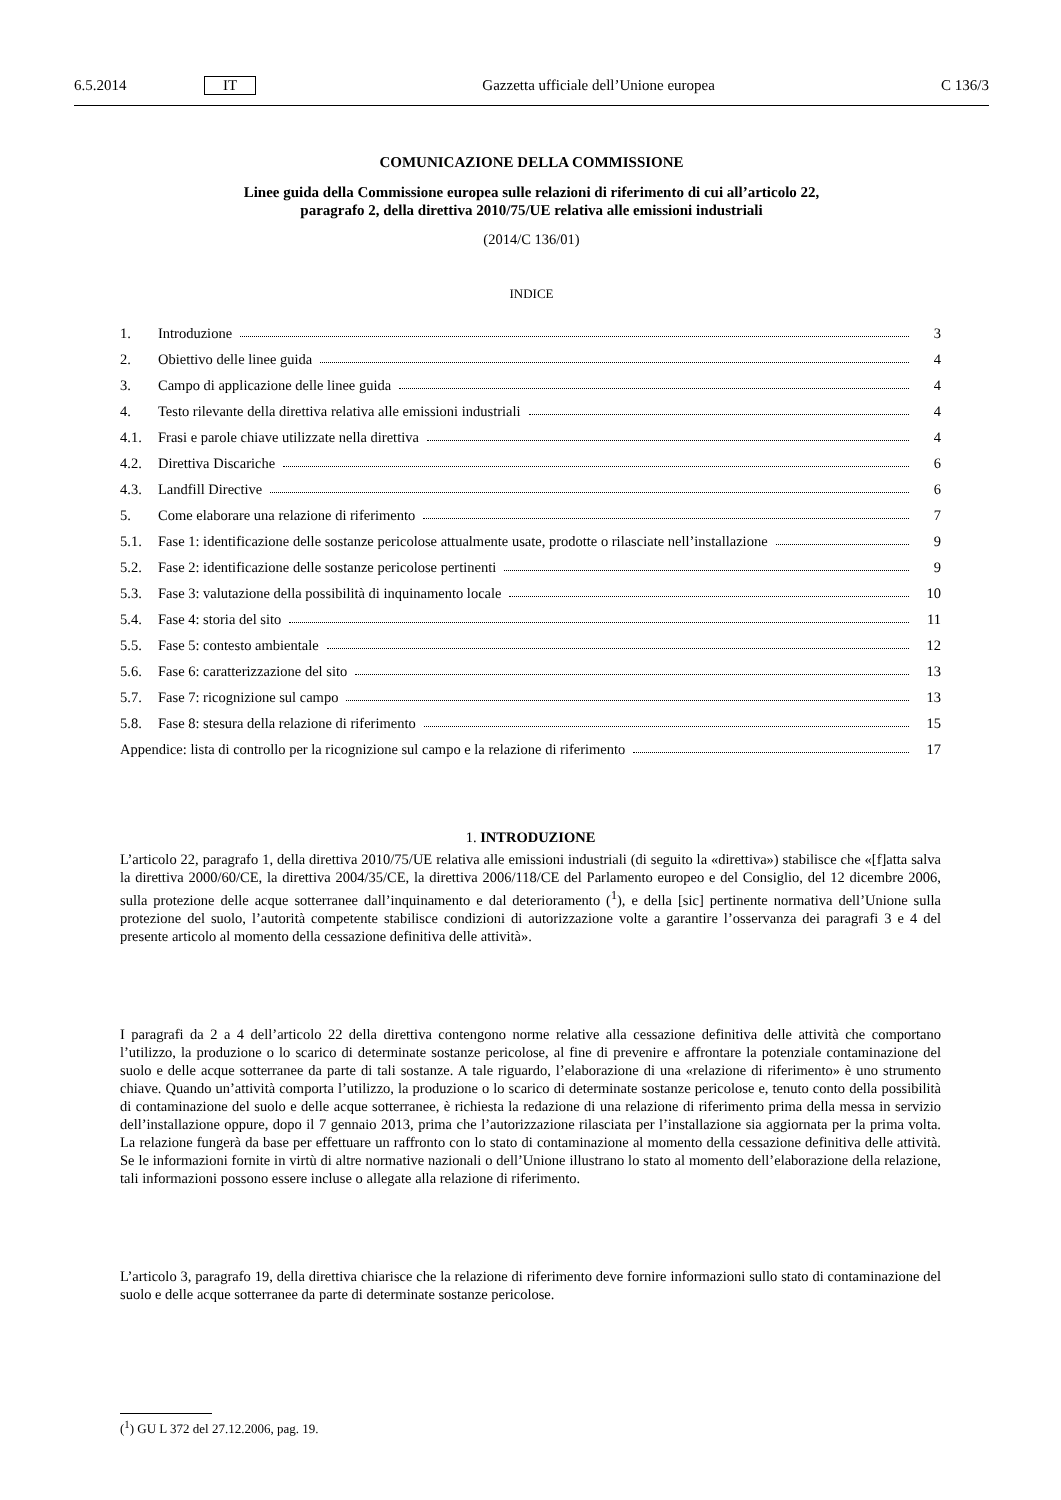6.5.2014 IT Gazzetta ufficiale dell’Unione europea C 136/3
COMUNICAZIONE DELLA COMMISSIONE
Linee guida della Commissione europea sulle relazioni di riferimento di cui all’articolo 22,
paragrafo 2, della direttiva 2010/75/UE relativa alle emissioni industriali
(2014/C 136/01)
INDICE
1. Introduzione 3
2. Obiettivo delle linee guida 4
3. Campo di applicazione delle linee guida 4
4. Testo rilevante della direttiva relativa alle emissioni industriali 4
4.1. Frasi e parole chiave utilizzate nella direttiva 4
4.2. Direttiva Discariche 6
4.3. Landfill Directive 6
5. Come elaborare una relazione di riferimento 7
5.1. Fase 1: identificazione delle sostanze pericolose attualmente usate, prodotte o rilasciate nell’installazione 9
5.2. Fase 2: identificazione delle sostanze pericolose pertinenti 9
5.3. Fase 3: valutazione della possibilità di inquinamento locale 10
5.4. Fase 4: storia del sito 11
5.5. Fase 5: contesto ambientale 12
5.6. Fase 6: caratterizzazione del sito 13
5.7. Fase 7: ricognizione sul campo 13
5.8. Fase 8: stesura della relazione di riferimento 15
Appendice: lista di controllo per la ricognizione sul campo e la relazione di riferimento 17
1. INTRODUZIONE
L’articolo 22, paragrafo 1, della direttiva 2010/75/UE relativa alle emissioni industriali (di seguito la «direttiva») stabilisce che «[f]atta salva la direttiva 2000/60/CE, la direttiva 2004/35/CE, la direttiva 2006/118/CE del Parlamento europeo e del Consiglio, del 12 dicembre 2006, sulla protezione delle acque sotterranee dall’inquinamento e dal deterioramento (<sup>1</sup>), e della [sic] pertinente normativa dell’Unione sulla protezione del suolo, l’autorità competente stabilisce condizioni di autorizzazione volte a garantire l’osservanza dei paragrafi 3 e 4 del presente articolo al momento della cessazione definitiva delle attività».
I paragrafi da 2 a 4 dell’articolo 22 della direttiva contengono norme relative alla cessazione definitiva delle attività che comportano l’utilizzo, la produzione o lo scarico di determinate sostanze pericolose, al fine di prevenire e affrontare la potenziale contaminazione del suolo e delle acque sotterranee da parte di tali sostanze. A tale riguardo, l’elaborazione di una «relazione di riferimento» è uno strumento chiave. Quando un’attività comporta l’utilizzo, la produzione o lo scarico di determinate sostanze pericolose e, tenuto conto della possibilità di contaminazione del suolo e delle acque sotterranee, è richiesta la redazione di una relazione di riferimento prima della messa in servizio dell’installazione oppure, dopo il 7 gennaio 2013, prima che l’autorizzazione rilasciata per l’installazione sia aggiornata per la prima volta. La relazione fungerà da base per effettuare un raffronto con lo stato di contaminazione al momento della cessazione definitiva delle attività. Se le informazioni fornite in virtù di altre normative nazionali o dell’Unione illustrano lo stato al momento dell’elaborazione della relazione, tali informazioni possono essere incluse o allegate alla relazione di riferimento.
L’articolo 3, paragrafo 19, della direttiva chiarisce che la relazione di riferimento deve fornire informazioni sullo stato di contaminazione del suolo e delle acque sotterranee da parte di determinate sostanze pericolose.
(<sup>1</sup>) GU L 372 del 27.12.2006, pag. 19.